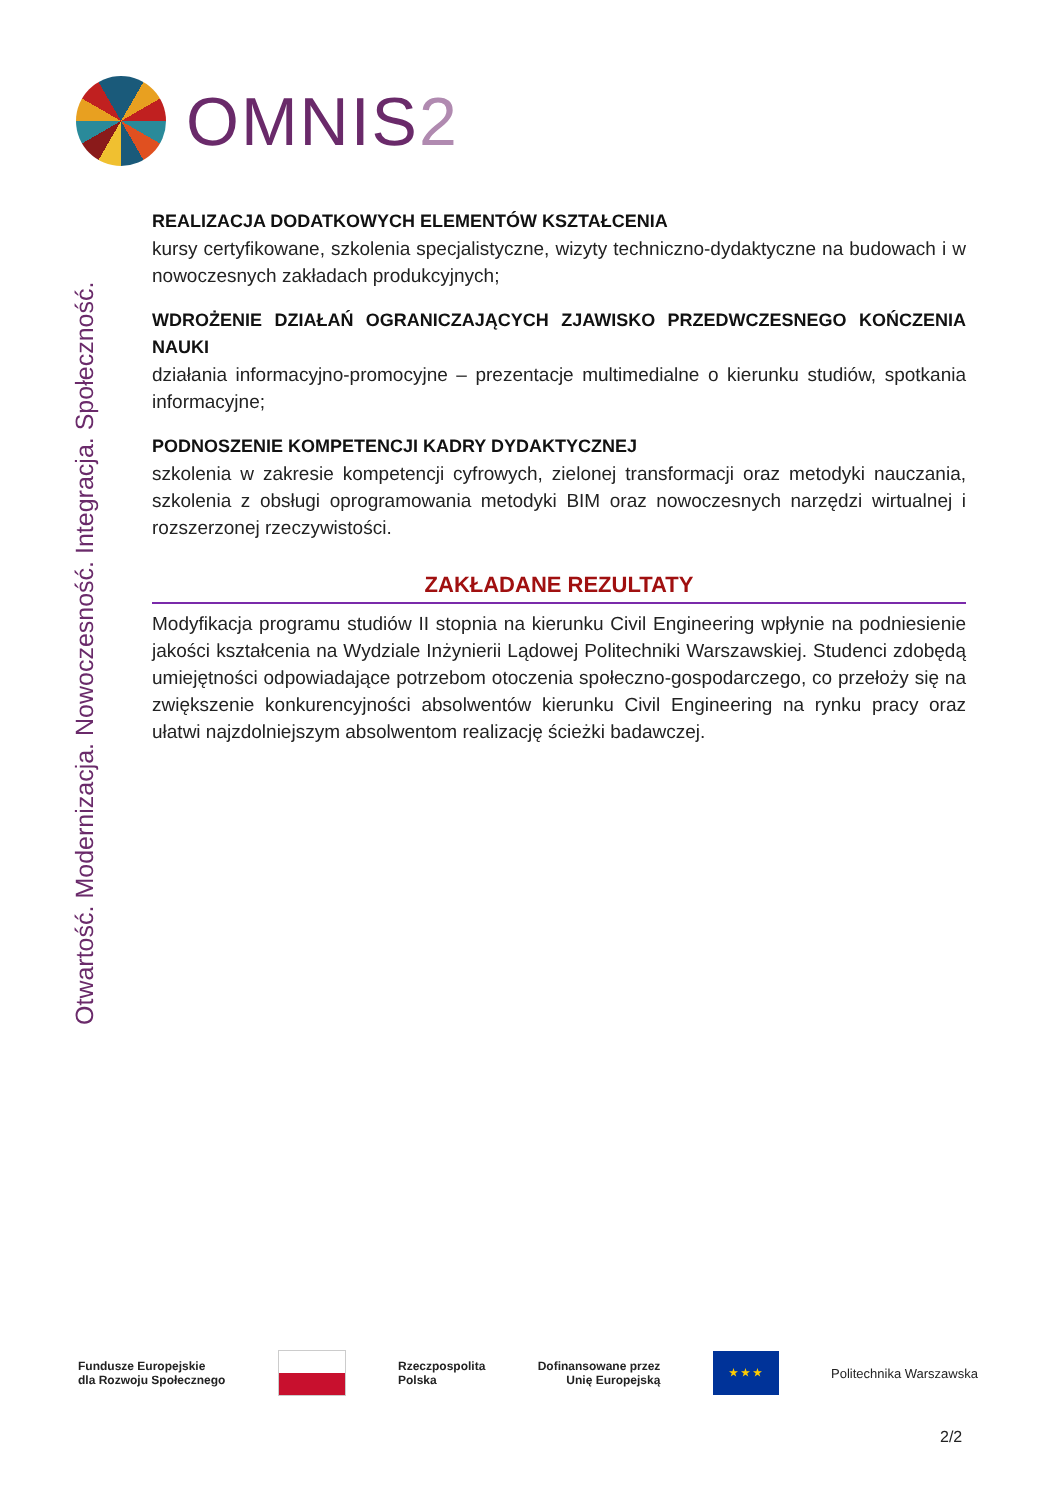OMNIS2
Otwartość. Modernizacja. Nowoczesność. Integracja. Społeczność.
REALIZACJA DODATKOWYCH ELEMENTÓW KSZTAŁCENIA
kursy certyfikowane, szkolenia specjalistyczne, wizyty techniczno-dydaktyczne na budowach i w nowoczesnych zakładach produkcyjnych;
WDROŻENIE DZIAŁAŃ OGRANICZAJĄCYCH ZJAWISKO PRZEDWCZESNEGO KOŃCZENIA NAUKI
działania informacyjno-promocyjne – prezentacje multimedialne o kierunku studiów, spotkania informacyjne;
PODNOSZENIE KOMPETENCJI KADRY DYDAKTYCZNEJ
szkolenia w zakresie kompetencji cyfrowych, zielonej transformacji oraz metodyki nauczania, szkolenia z obsługi oprogramowania metodyki BIM oraz nowoczesnych narzędzi wirtualnej i rozszerzonej rzeczywistości.
ZAKŁADANE REZULTATY
Modyfikacja programu studiów II stopnia na kierunku Civil Engineering wpłynie na podniesienie jakości kształcenia na Wydziale Inżynierii Lądowej Politechniki Warszawskiej. Studenci zdobędą umiejętności odpowiadające potrzebom otoczenia społeczno-gospodarczego, co przełoży się na zwiększenie konkurencyjności absolwentów kierunku Civil Engineering na rynku pracy oraz ułatwi najzdolniejszym absolwentom realizację ścieżki badawczej.
Fundusze Europejskie
dla Rozwoju Społecznego
Rzeczpospolita
Polska
Dofinansowane przez
Unię Europejską
★ ★ ★
Politechnika Warszawska
2/2